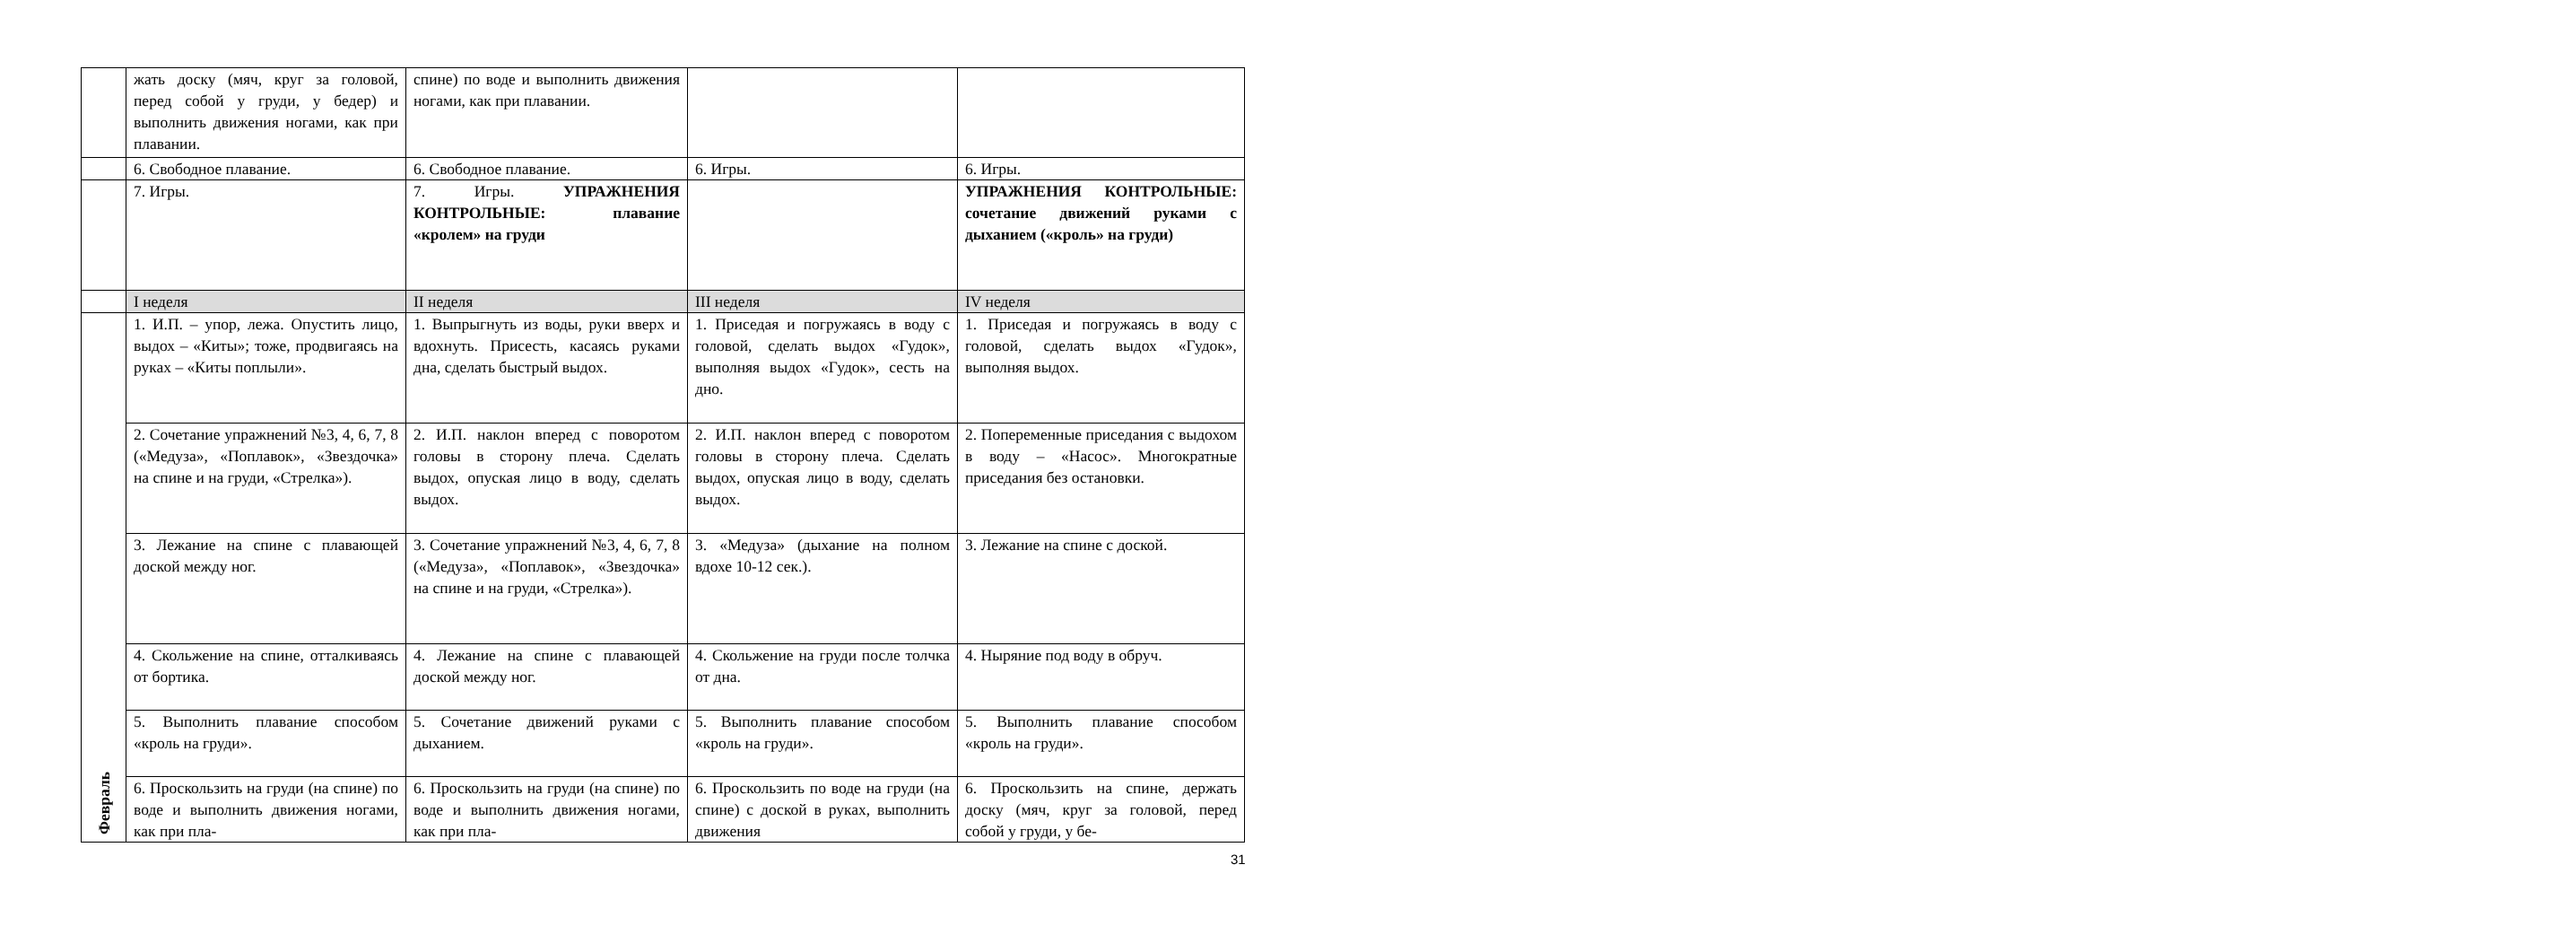| | жать доску (мяч, круг за головой, перед собой у груди, у бедер) и выполнить движения ногами, как при плавании. | спине) по воде и выполнить движения ногами, как при плавании. | | |
| | 6. Свободное плавание. | 6. Свободное плавание. | 6. Игры. | 6. Игры. |
| | 7. Игры. | 7. Игры. УПРАЖНЕНИЯ КОНТРОЛЬНЫЕ: плавание «кролем» на груди | | УПРАЖНЕНИЯ КОНТРОЛЬНЫЕ: сочетание движений руками с дыханием («кроль» на груди) |
| | I неделя | II неделя | III неделя | IV неделя |
| Февраль | 1. И.П. – упор, лежа. Опустить лицо, выдох – «Киты»; тоже, продвигаясь на руках – «Киты поплыли». | 1. Выпрыгнуть из воды, руки вверх и вдохнуть. Присесть, касаясь руками дна, сделать быстрый выдох. | 1. Приседая и погружаясь в воду с головой, сделать выдох «Гудок», выполняя выдох «Гудок», сесть на дно. | 1. Приседая и погружаясь в воду с головой, сделать выдох «Гудок», выполняя выдох. |
| | 2. Сочетание упражнений №3, 4, 6, 7, 8 («Медуза», «Поплавок», «Звездочка» на спине и на груди, «Стрелка»). | 2. И.П. наклон вперед с поворотом головы в сторону плеча. Сделать выдох, опуская лицо в воду, сделать выдох. | 2. И.П. наклон вперед с поворотом головы в сторону плеча. Сделать выдох, опуская лицо в воду, сделать выдох. | 2. Попеременные приседания с выдохом в воду – «Насос». Многократные приседания без остановки. |
| | 3. Лежание на спине с плавающей доской между ног. | 3. Сочетание упражнений №3, 4, 6, 7, 8 («Медуза», «Поплавок», «Звездочка» на спине и на груди, «Стрелка»). | 3. «Медуза» (дыхание на полном вдохе 10-12 сек.). | 3. Лежание на спине с доской. |
| | 4. Скольжение на спине, отталкиваясь от бортика. | 4. Лежание на спине с плавающей доской между ног. | 4. Скольжение на груди после толчка от дна. | 4. Ныряние под воду в обруч. |
| | 5. Выполнить плавание способом «кроль на груди». | 5. Сочетание движений руками с дыханием. | 5. Выполнить плавание способом «кроль на груди». | 5. Выполнить плавание способом «кроль на груди». |
| | 6. Проскользить на груди (на спине) по воде и выполнить движения ногами, как при пла- | 6. Проскользить на груди (на спине) по воде и выполнить движения ногами, как при пла- | 6. Проскользить по воде на груди (на спине) с доской в руках, выполнить движения | 6. Проскользить на спине, держать доску (мяч, круг за головой, перед собой у груди, у бе- |
31